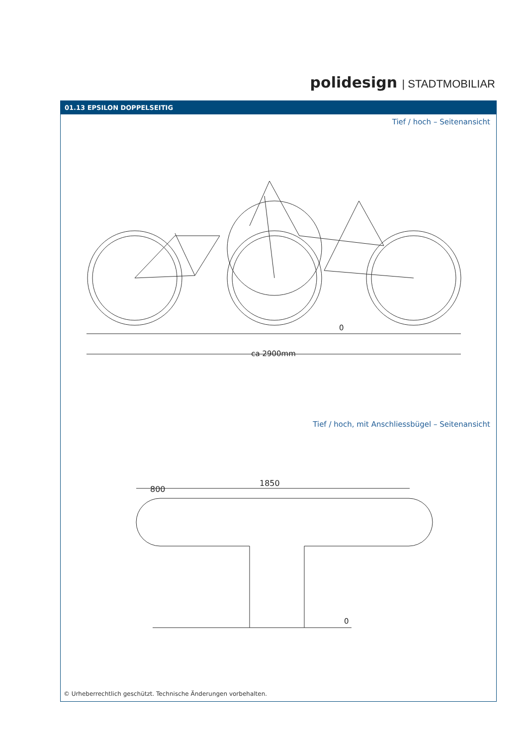polidesign | STADTMOBILIAR
01.13 EPSILON DOPPELSEITIG
Tief / hoch – Seitenansicht
ca 2900mm
0
Tief / hoch, mit Anschliessbügel – Seitenansicht
1850
800
0
© Urheberrechtlich geschützt. Technische Änderungen vorbehalten.